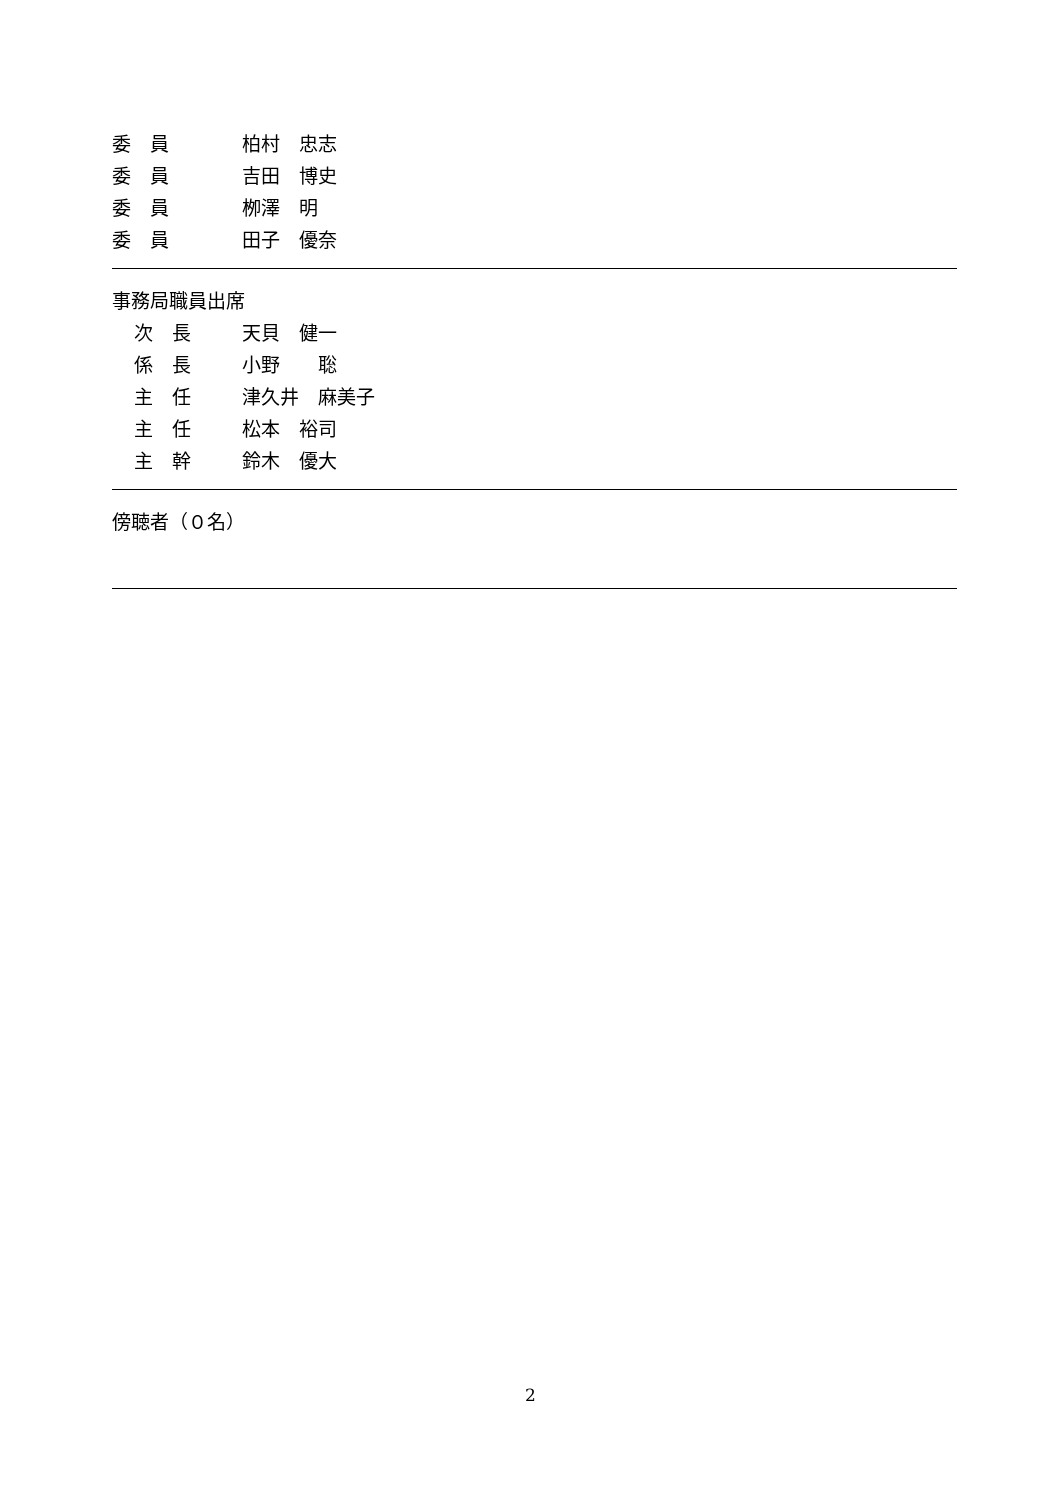委　員 柏村　忠志
委　員 吉田　博史
委　員 栁澤　明
委　員 田子　優奈
事務局職員出席
次　長 天貝　健一
係　長 小野　　聡
主　任 津久井　麻美子
主　任 松本　裕司
主　幹 鈴木　優大
傍聴者（０名）
2